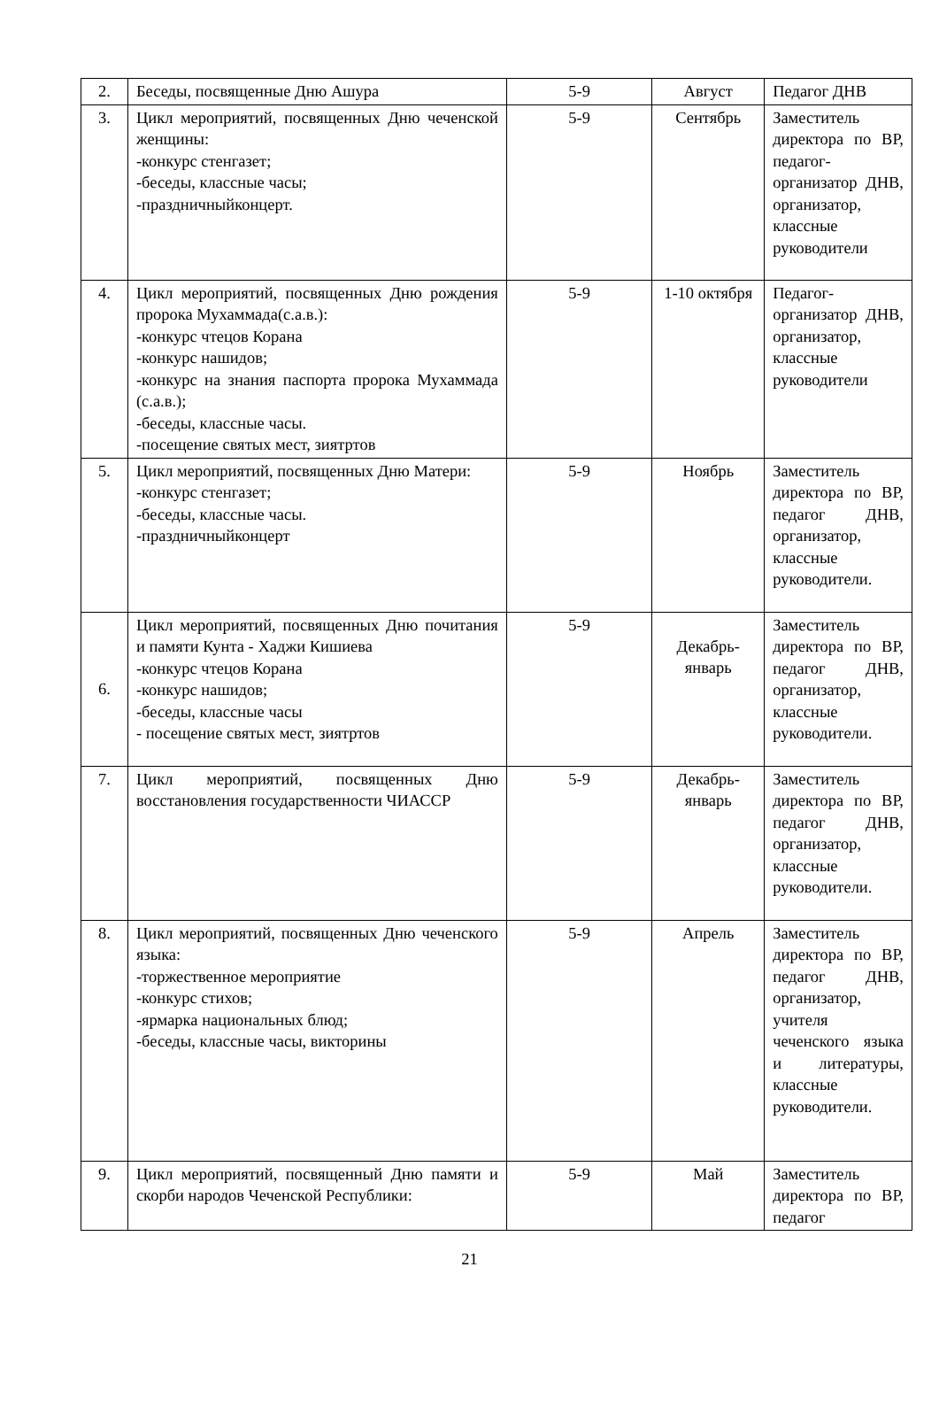| 2. | Беседы, посвященные Дню Ашура | 5-9 | Август | Педагог ДНВ |
| 3. | Цикл мероприятий, посвященных Дню чеченской женщины: -конкурс стенгазет; -беседы, классные часы; -праздничныйконцерт. | 5-9 | Сентябрь | Заместитель директора по ВР, педагог-организатор ДНВ, организатор, классные руководители |
| 4. | Цикл мероприятий, посвященных Дню рождения пророка Мухаммада(с.а.в.): -конкурс чтецов Корана -конкурс нашидов; -конкурс на знания паспорта пророка Мухаммада (с.а.в.); -беседы, классные часы. -посещение святых мест, зиятртов | 5-9 | 1-10 октября | Педагог-организатор ДНВ, организатор, классные руководители |
| 5. | Цикл мероприятий, посвященных Дню Матери: -конкурс стенгазет; -беседы, классные часы. -праздничныйконцерт | 5-9 | Ноябрь | Заместитель директора по ВР, педагог ДНВ, организатор, классные руководители. |
| 6. | Цикл мероприятий, посвященных Дню почитания и памяти Кунта - Хаджи Кишиева -конкурс чтецов Корана -конкурс нашидов; -беседы, классные часы - посещение святых мест, зиятртов | 5-9 | Декабрь-январь | Заместитель директора по ВР, педагог ДНВ, организатор, классные руководители. |
| 7. | Цикл мероприятий, посвященных Дню восстановления государственности ЧИАССР | 5-9 | Декабрь-январь | Заместитель директора по ВР, педагог ДНВ, организатор, классные руководители. |
| 8. | Цикл мероприятий, посвященных Дню чеченского языка: -торжественное мероприятие -конкурс стихов; -ярмарка национальных блюд; -беседы, классные часы, викторины | 5-9 | Апрель | Заместитель директора по ВР, педагог ДНВ, организатор, учителя чеченского языка и литературы, классные руководители. |
| 9. | Цикл мероприятий, посвященный Дню памяти и скорби народов Чеченской Республики: | 5-9 | Май | Заместитель директора по ВР, педагог |
21